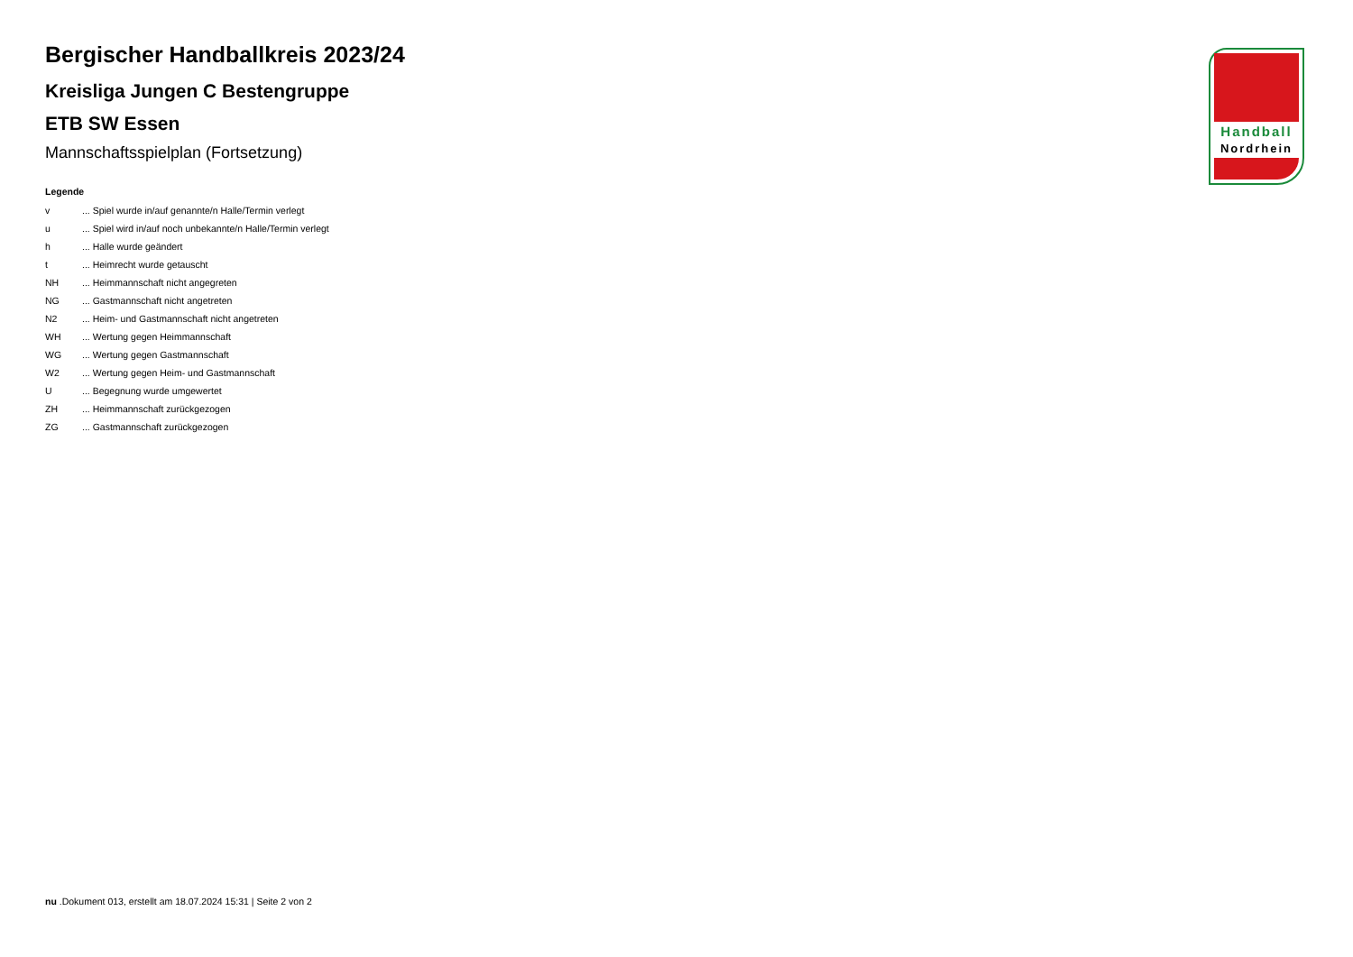Handball
Nordrhein
Bergischer Handballkreis 2023/24
Kreisliga Jungen C Bestengruppe
ETB SW Essen
Mannschaftsspielplan (Fortsetzung)
Legende
v ... Spiel wurde in/auf genannte/n Halle/Termin verlegt
u ... Spiel wird in/auf noch unbekannte/n Halle/Termin verlegt
h ... Halle wurde geändert
t ... Heimrecht wurde getauscht
NH ... Heimmannschaft nicht angegreten
NG ... Gastmannschaft nicht angetreten
N2 ... Heim- und Gastmannschaft nicht angetreten
WH ... Wertung gegen Heimmannschaft
WG ... Wertung gegen Gastmannschaft
W2 ... Wertung gegen Heim- und Gastmannschaft
U ... Begegnung wurde umgewertet
ZH ... Heimmannschaft zurückgezogen
ZG ... Gastmannschaft zurückgezogen
nu .Dokument 013, erstellt am 18.07.2024 15:31 | Seite 2 von 2